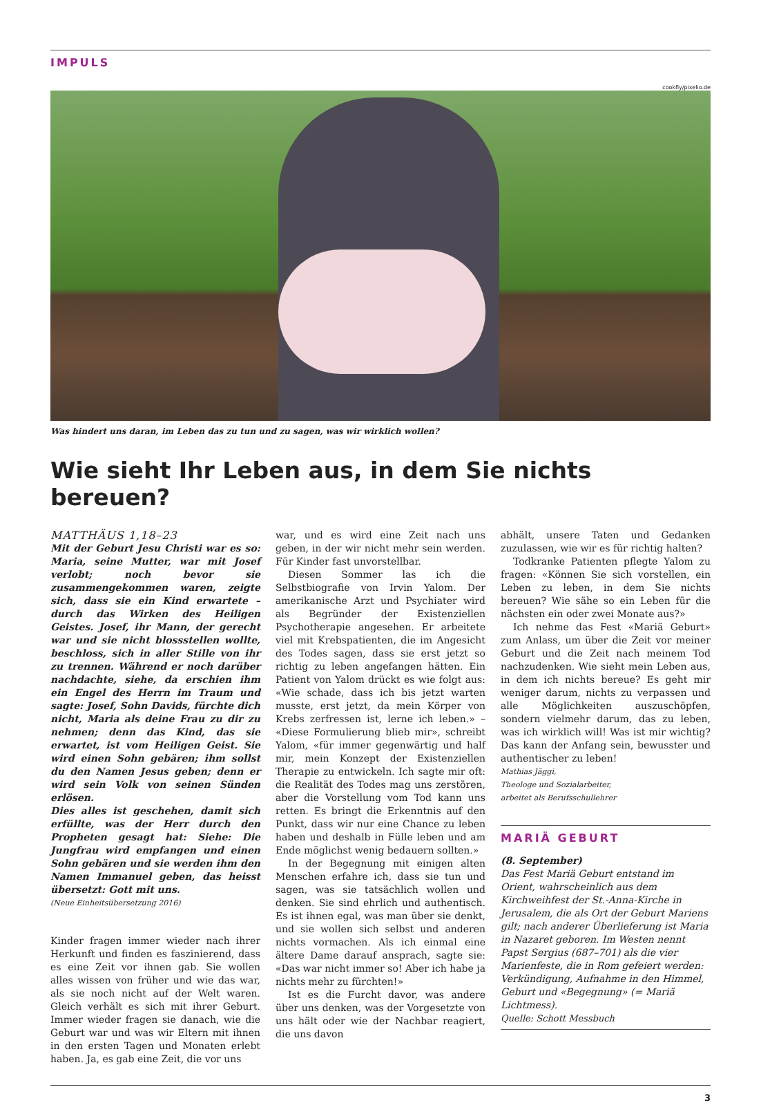IMPULS
cookfly/pixelio.de
Was hindert uns daran, im Leben das zu tun und zu sagen, was wir wirklich wollen?
Wie sieht Ihr Leben aus, in dem Sie nichts bereuen?
MATTHÄUS 1,18–23
Mit der Geburt Jesu Christi war es so: Maria, seine Mutter, war mit Josef verlobt; noch bevor sie zusammengekommen waren, zeigte sich, dass sie ein Kind erwartete – durch das Wirken des Heiligen Geistes. Josef, ihr Mann, der gerecht war und sie nicht blossstellen wollte, beschloss, sich in aller Stille von ihr zu trennen. Während er noch darüber nachdachte, siehe, da erschien ihm ein Engel des Herrn im Traum und sagte: Josef, Sohn Davids, fürchte dich nicht, Maria als deine Frau zu dir zu nehmen; denn das Kind, das sie erwartet, ist vom Heiligen Geist. Sie wird einen Sohn gebären; ihm sollst du den Namen Jesus geben; denn er wird sein Volk von seinen Sünden erlösen.
Dies alles ist geschehen, damit sich erfüllte, was der Herr durch den Propheten gesagt hat: Siehe: Die Jungfrau wird empfangen und einen Sohn gebären und sie werden ihm den Namen Immanuel geben, das heisst übersetzt: Gott mit uns.
(Neue Einheitsübersetzung 2016)
Kinder fragen immer wieder nach ihrer Herkunft und finden es faszinierend, dass es eine Zeit vor ihnen gab. Sie wollen alles wissen von früher und wie das war, als sie noch nicht auf der Welt waren. Gleich verhält es sich mit ihrer Geburt. Immer wieder fragen sie danach, wie die Geburt war und was wir Eltern mit ihnen in den ersten Tagen und Monaten erlebt haben. Ja, es gab eine Zeit, die vor uns
war, und es wird eine Zeit nach uns geben, in der wir nicht mehr sein werden. Für Kinder fast unvorstellbar.
Diesen Sommer las ich die Selbstbiografie von Irvin Yalom. Der amerikanische Arzt und Psychiater wird als Begründer der Existenziellen Psychotherapie angesehen. Er arbeitete viel mit Krebspatienten, die im Angesicht des Todes sagen, dass sie erst jetzt so richtig zu leben angefangen hätten. Ein Patient von Yalom drückt es wie folgt aus: «Wie schade, dass ich bis jetzt warten musste, erst jetzt, da mein Körper von Krebs zerfressen ist, lerne ich leben.» – «Diese Formulierung blieb mir», schreibt Yalom, «für immer gegenwärtig und half mir, mein Konzept der Existenziellen Therapie zu entwickeln. Ich sagte mir oft: die Realität des Todes mag uns zerstören, aber die Vorstellung vom Tod kann uns retten. Es bringt die Erkenntnis auf den Punkt, dass wir nur eine Chance zu leben haben und deshalb in Fülle leben und am Ende möglichst wenig bedauern sollten.»
In der Begegnung mit einigen alten Menschen erfahre ich, dass sie tun und sagen, was sie tatsächlich wollen und denken. Sie sind ehrlich und authentisch. Es ist ihnen egal, was man über sie denkt, und sie wollen sich selbst und anderen nichts vormachen. Als ich einmal eine ältere Dame darauf ansprach, sagte sie: «Das war nicht immer so! Aber ich habe ja nichts mehr zu fürchten!»
Ist es die Furcht davor, was andere über uns denken, was der Vorgesetzte von uns hält oder wie der Nachbar reagiert, die uns davon
abhält, unsere Taten und Gedanken zuzulassen, wie wir es für richtig halten?
Todkranke Patienten pflegte Yalom zu fragen: «Können Sie sich vorstellen, ein Leben zu leben, in dem Sie nichts bereuen? Wie sähe so ein Leben für die nächsten ein oder zwei Monate aus?»
Ich nehme das Fest «Mariä Geburt» zum Anlass, um über die Zeit vor meiner Geburt und die Zeit nach meinem Tod nachzudenken. Wie sieht mein Leben aus, in dem ich nichts bereue? Es geht mir weniger darum, nichts zu verpassen und alle Möglichkeiten auszuschöpfen, sondern vielmehr darum, das zu leben, was ich wirklich will! Was ist mir wichtig? Das kann der Anfang sein, bewusster und authentischer zu leben!
Mathias Jäggi,
Theologe und Sozialarbeiter,
arbeitet als Berufsschullehrer
MARIÄ GEBURT
(8. September)
Das Fest Mariä Geburt entstand im Orient, wahrscheinlich aus dem Kirchweihfest der St.-Anna-Kirche in Jerusalem, die als Ort der Geburt Mariens gilt; nach anderer Überlieferung ist Maria in Nazaret geboren. Im Westen nennt Papst Sergius (687–701) als die vier Marienfeste, die in Rom gefeiert werden: Verkündigung, Aufnahme in den Himmel, Geburt und «Begegnung» (= Mariä Lichtmess).
Quelle: Schott Messbuch
3